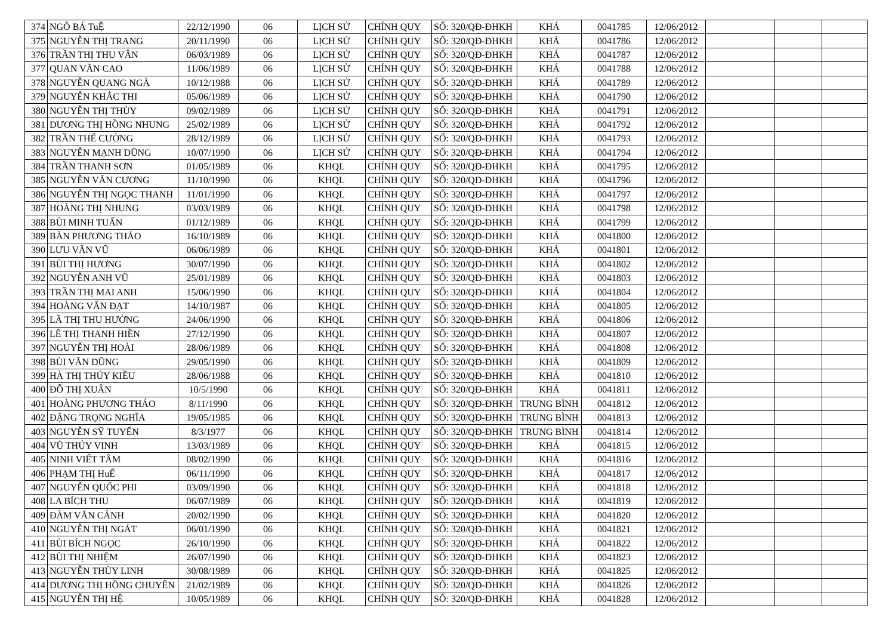| 374 | NGÔ BÁ TuỆ | 22/12/1990 | 06 | LỊCH SỬ | CHÍNH QUY | SỐ: 320/QĐ-ĐHKH | KHÁ | 0041785 | 12/06/2012 | | | |
| 375 | NGUYỄN THỊ TRANG | 20/11/1990 | 06 | LỊCH SỬ | CHÍNH QUY | SỐ: 320/QĐ-ĐHKH | KHÁ | 0041786 | 12/06/2012 | | | |
| 376 | TRẦN THỊ THU VÂN | 06/03/1989 | 06 | LỊCH SỬ | CHÍNH QUY | SỐ: 320/QĐ-ĐHKH | KHÁ | 0041787 | 12/06/2012 | | | |
| 377 | QUAN VĂN CAO | 11/06/1989 | 06 | LỊCH SỬ | CHÍNH QUY | SỐ: 320/QĐ-ĐHKH | KHÁ | 0041788 | 12/06/2012 | | | |
| 378 | NGUYỄN QUANG NGÀ | 10/12/1988 | 06 | LỊCH SỬ | CHÍNH QUY | SỐ: 320/QĐ-ĐHKH | KHÁ | 0041789 | 12/06/2012 | | | |
| 379 | NGUYỄN KHẮC THI | 05/06/1989 | 06 | LỊCH SỬ | CHÍNH QUY | SỐ: 320/QĐ-ĐHKH | KHÁ | 0041790 | 12/06/2012 | | | |
| 380 | NGUYỄN THỊ THÙY | 09/02/1989 | 06 | LỊCH SỬ | CHÍNH QUY | SỐ: 320/QĐ-ĐHKH | KHÁ | 0041791 | 12/06/2012 | | | |
| 381 | DƯƠNG THỊ HỒNG NHUNG | 25/02/1989 | 06 | LỊCH SỬ | CHÍNH QUY | SỐ: 320/QĐ-ĐHKH | KHÁ | 0041792 | 12/06/2012 | | | |
| 382 | TRẦN THẾ CƯỜNG | 28/12/1989 | 06 | LỊCH SỬ | CHÍNH QUY | SỐ: 320/QĐ-ĐHKH | KHÁ | 0041793 | 12/06/2012 | | | |
| 383 | NGUYỄN MẠNH DŨNG | 10/07/1990 | 06 | LỊCH SỬ | CHÍNH QUY | SỐ: 320/QĐ-ĐHKH | KHÁ | 0041794 | 12/06/2012 | | | |
| 384 | TRẦN THANH SƠN | 01/05/1989 | 06 | KHQL | CHÍNH QUY | SỐ: 320/QĐ-ĐHKH | KHÁ | 0041795 | 12/06/2012 | | | |
| 385 | NGUYỄN VĂN CƯƠNG | 11/10/1990 | 06 | KHQL | CHÍNH QUY | SỐ: 320/QĐ-ĐHKH | KHÁ | 0041796 | 12/06/2012 | | | |
| 386 | NGUYỄN THỊ NGỌC THANH | 11/01/1990 | 06 | KHQL | CHÍNH QUY | SỐ: 320/QĐ-ĐHKH | KHÁ | 0041797 | 12/06/2012 | | | |
| 387 | HOÀNG THỊ NHUNG | 03/03/1989 | 06 | KHQL | CHÍNH QUY | SỐ: 320/QĐ-ĐHKH | KHÁ | 0041798 | 12/06/2012 | | | |
| 388 | BÙI MINH TUẤN | 01/12/1989 | 06 | KHQL | CHÍNH QUY | SỐ: 320/QĐ-ĐHKH | KHÁ | 0041799 | 12/06/2012 | | | |
| 389 | BÀN PHƯƠNG THẢO | 16/10/1989 | 06 | KHQL | CHÍNH QUY | SỐ: 320/QĐ-ĐHKH | KHÁ | 0041800 | 12/06/2012 | | | |
| 390 | LƯU VĂN VŨ | 06/06/1989 | 06 | KHQL | CHÍNH QUY | SỐ: 320/QĐ-ĐHKH | KHÁ | 0041801 | 12/06/2012 | | | |
| 391 | BÙI THỊ HƯƠNG | 30/07/1990 | 06 | KHQL | CHÍNH QUY | SỐ: 320/QĐ-ĐHKH | KHÁ | 0041802 | 12/06/2012 | | | |
| 392 | NGUYỄN ANH VŨ | 25/01/1989 | 06 | KHQL | CHÍNH QUY | SỐ: 320/QĐ-ĐHKH | KHÁ | 0041803 | 12/06/2012 | | | |
| 393 | TRẦN THỊ MAI ANH | 15/06/1990 | 06 | KHQL | CHÍNH QUY | SỐ: 320/QĐ-ĐHKH | KHÁ | 0041804 | 12/06/2012 | | | |
| 394 | HOÀNG VĂN ĐẠT | 14/10/1987 | 06 | KHQL | CHÍNH QUY | SỐ: 320/QĐ-ĐHKH | KHÁ | 0041805 | 12/06/2012 | | | |
| 395 | LÃ THỊ THU HƯỜNG | 24/06/1990 | 06 | KHQL | CHÍNH QUY | SỐ: 320/QĐ-ĐHKH | KHÁ | 0041806 | 12/06/2012 | | | |
| 396 | LÊ THỊ THANH HIỀN | 27/12/1990 | 06 | KHQL | CHÍNH QUY | SỐ: 320/QĐ-ĐHKH | KHÁ | 0041807 | 12/06/2012 | | | |
| 397 | NGUYỄN THỊ HOÀI | 28/06/1989 | 06 | KHQL | CHÍNH QUY | SỐ: 320/QĐ-ĐHKH | KHÁ | 0041808 | 12/06/2012 | | | |
| 398 | BÙI VĂN DŨNG | 29/05/1990 | 06 | KHQL | CHÍNH QUY | SỐ: 320/QĐ-ĐHKH | KHÁ | 0041809 | 12/06/2012 | | | |
| 399 | HÀ THỊ THÚY KIỀU | 28/06/1988 | 06 | KHQL | CHÍNH QUY | SỐ: 320/QĐ-ĐHKH | KHÁ | 0041810 | 12/06/2012 | | | |
| 400 | ĐỖ THỊ XUÂN | 10/5/1990 | 06 | KHQL | CHÍNH QUY | SỐ: 320/QĐ-ĐHKH | KHÁ | 0041811 | 12/06/2012 | | | |
| 401 | HOÀNG PHƯƠNG THẢO | 8/11/1990 | 06 | KHQL | CHÍNH QUY | SỐ: 320/QĐ-ĐHKH | TRUNG BÌNH | 0041812 | 12/06/2012 | | | |
| 402 | ĐẶNG TRỌNG NGHĨA | 19/05/1985 | 06 | KHQL | CHÍNH QUY | SỐ: 320/QĐ-ĐHKH | TRUNG BÌNH | 0041813 | 12/06/2012 | | | |
| 403 | NGUYỄN SỸ TUYẾN | 8/3/1977 | 06 | KHQL | CHÍNH QUY | SỐ: 320/QĐ-ĐHKH | TRUNG BÌNH | 0041814 | 12/06/2012 | | | |
| 404 | VŨ THÚY VINH | 13/03/1989 | 06 | KHQL | CHÍNH QUY | SỐ: 320/QĐ-ĐHKH | KHÁ | 0041815 | 12/06/2012 | | | |
| 405 | NINH VIẾT TÂM | 08/02/1990 | 06 | KHQL | CHÍNH QUY | SỐ: 320/QĐ-ĐHKH | KHÁ | 0041816 | 12/06/2012 | | | |
| 406 | PHẠM THỊ HuẾ | 06/11/1990 | 06 | KHQL | CHÍNH QUY | SỐ: 320/QĐ-ĐHKH | KHÁ | 0041817 | 12/06/2012 | | | |
| 407 | NGUYỄN QUỐC PHI | 03/09/1990 | 06 | KHQL | CHÍNH QUY | SỐ: 320/QĐ-ĐHKH | KHÁ | 0041818 | 12/06/2012 | | | |
| 408 | LA BÍCH THU | 06/07/1989 | 06 | KHQL | CHÍNH QUY | SỐ: 320/QĐ-ĐHKH | KHÁ | 0041819 | 12/06/2012 | | | |
| 409 | ĐÀM VĂN CẢNH | 20/02/1990 | 06 | KHQL | CHÍNH QUY | SỐ: 320/QĐ-ĐHKH | KHÁ | 0041820 | 12/06/2012 | | | |
| 410 | NGUYỄN THỊ NGÁT | 06/01/1990 | 06 | KHQL | CHÍNH QUY | SỐ: 320/QĐ-ĐHKH | KHÁ | 0041821 | 12/06/2012 | | | |
| 411 | BÙI BÍCH NGỌC | 26/10/1990 | 06 | KHQL | CHÍNH QUY | SỐ: 320/QĐ-ĐHKH | KHÁ | 0041822 | 12/06/2012 | | | |
| 412 | BÙI THỊ NHIỆM | 26/07/1990 | 06 | KHQL | CHÍNH QUY | SỐ: 320/QĐ-ĐHKH | KHÁ | 0041823 | 12/06/2012 | | | |
| 413 | NGUYỄN THÙY LINH | 30/08/1989 | 06 | KHQL | CHÍNH QUY | SỐ: 320/QĐ-ĐHKH | KHÁ | 0041825 | 12/06/2012 | | | |
| 414 | DƯƠNG THỊ HỒNG CHUYÊN | 21/02/1989 | 06 | KHQL | CHÍNH QUY | SỐ: 320/QĐ-ĐHKH | KHÁ | 0041826 | 12/06/2012 | | | |
| 415 | NGUYỄN THỊ HỆ | 10/05/1989 | 06 | KHQL | CHÍNH QUY | SỐ: 320/QĐ-ĐHKH | KHÁ | 0041828 | 12/06/2012 | | | |